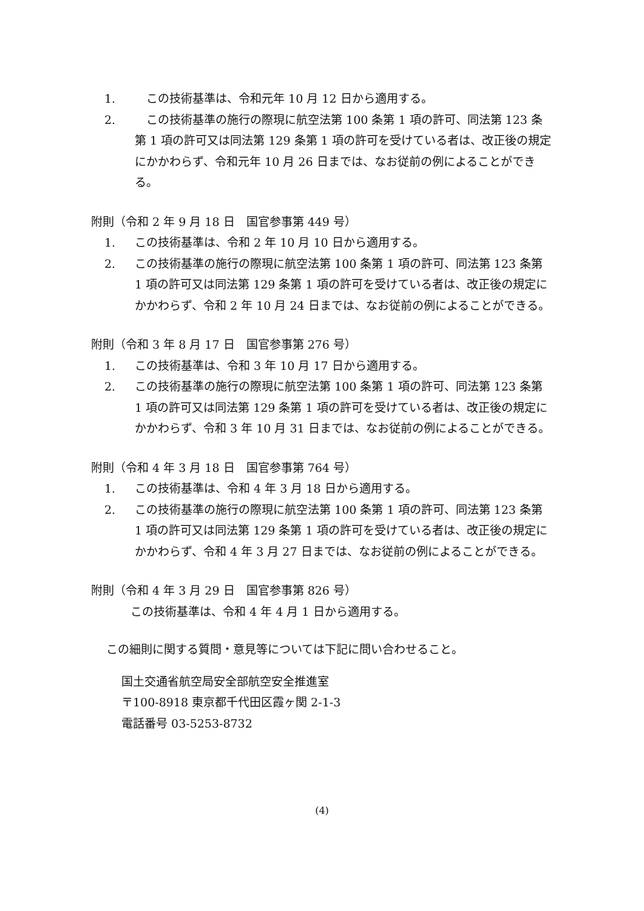1.　この技術基準は、令和元年 10 月 12 日から適用する。
2.　この技術基準の施行の際現に航空法第 100 条第 1 項の許可、同法第 123 条第 1 項の許可又は同法第 129 条第 1 項の許可を受けている者は、改正後の規定にかかわらず、令和元年 10 月 26 日までは、なお従前の例によることができる。
附則（令和 2 年 9 月 18 日　国官参事第 449 号）
1. この技術基準は、令和 2 年 10 月 10 日から適用する。
2. この技術基準の施行の際現に航空法第 100 条第 1 項の許可、同法第 123 条第 1 項の許可又は同法第 129 条第 1 項の許可を受けている者は、改正後の規定にかかわらず、令和 2 年 10 月 24 日までは、なお従前の例によることができる。
附則（令和 3 年 8 月 17 日　国官参事第 276 号）
1. この技術基準は、令和 3 年 10 月 17 日から適用する。
2. この技術基準の施行の際現に航空法第 100 条第 1 項の許可、同法第 123 条第 1 項の許可又は同法第 129 条第 1 項の許可を受けている者は、改正後の規定にかかわらず、令和 3 年 10 月 31 日までは、なお従前の例によることができる。
附則（令和 4 年 3 月 18 日　国官参事第 764 号）
1. この技術基準は、令和 4 年 3 月 18 日から適用する。
2. この技術基準の施行の際現に航空法第 100 条第 1 項の許可、同法第 123 条第 1 項の許可又は同法第 129 条第 1 項の許可を受けている者は、改正後の規定にかかわらず、令和 4 年 3 月 27 日までは、なお従前の例によることができる。
附則（令和 4 年 3 月 29 日　国官参事第 826 号）
この技術基準は、令和 4 年 4 月 1 日から適用する。
この細則に関する質問・意見等については下記に問い合わせること。
国土交通省航空局安全部航空安全推進室
〒100-8918 東京都千代田区霞ヶ関 2-1-3
電話番号 03-5253-8732
(4)